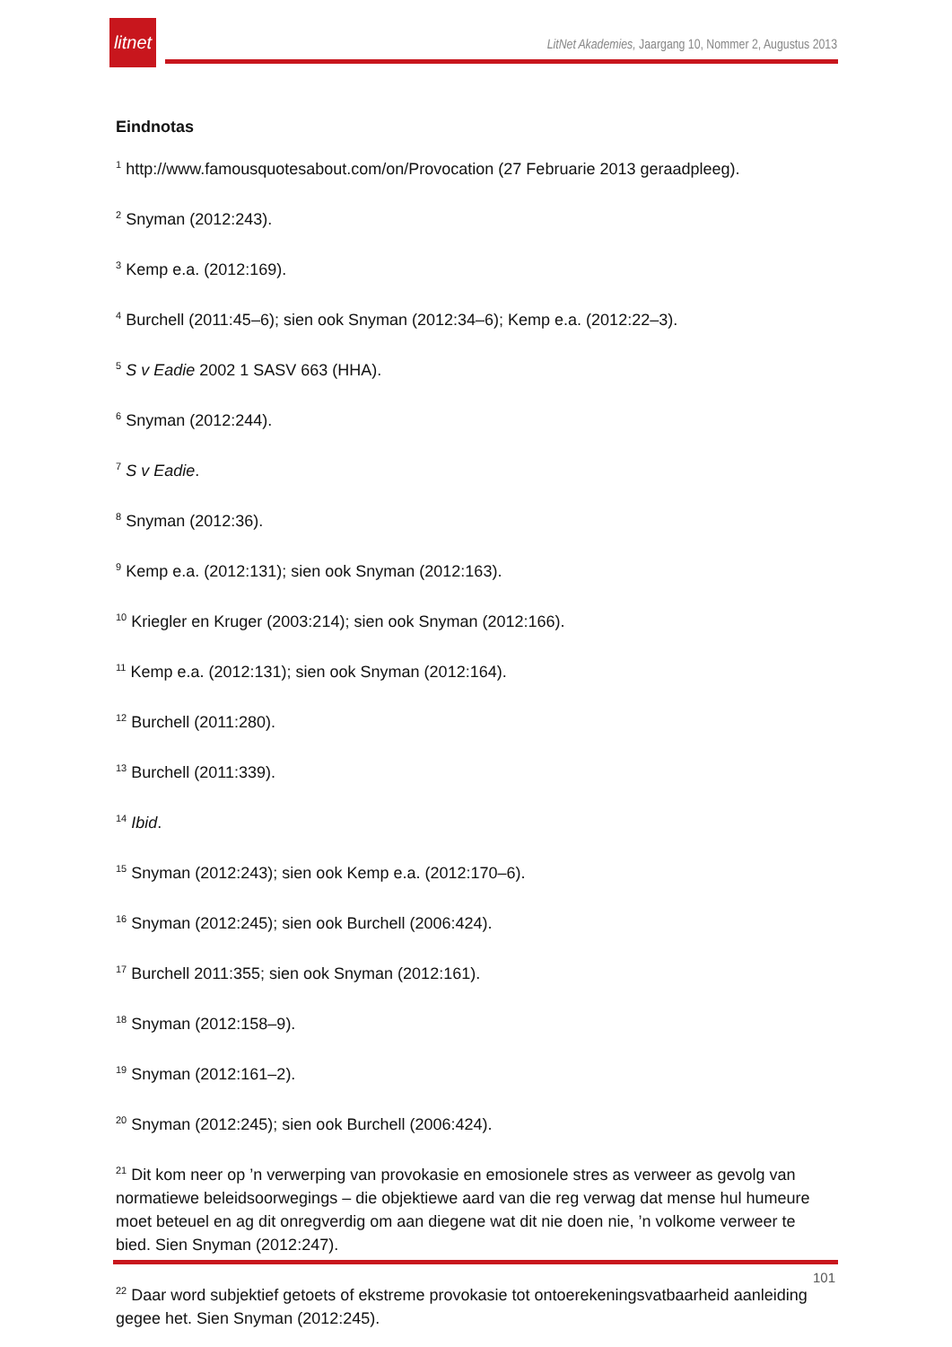litnet
LitNet Akademies, Jaargang 10, Nommer 2, Augustus 2013
Eindnotas
<sup>1</sup> http://www.famousquotesabout.com/on/Provocation (27 Februarie 2013 geraadpleeg).
<sup>2</sup> Snyman (2012:243).
<sup>3</sup> Kemp e.a. (2012:169).
<sup>4</sup> Burchell (2011:45–6); sien ook Snyman (2012:34–6); Kemp e.a. (2012:22–3).
<sup>5</sup> S v Eadie 2002 1 SASV 663 (HHA).
<sup>6</sup> Snyman (2012:244).
<sup>7</sup> S v Eadie.
<sup>8</sup> Snyman (2012:36).
<sup>9</sup> Kemp e.a. (2012:131); sien ook Snyman (2012:163).
<sup>10</sup> Kriegler en Kruger (2003:214); sien ook Snyman (2012:166).
<sup>11</sup> Kemp e.a. (2012:131); sien ook Snyman (2012:164).
<sup>12</sup> Burchell (2011:280).
<sup>13</sup> Burchell (2011:339).
<sup>14</sup> Ibid.
<sup>15</sup> Snyman (2012:243); sien ook Kemp e.a. (2012:170–6).
<sup>16</sup> Snyman (2012:245); sien ook Burchell (2006:424).
<sup>17</sup> Burchell 2011:355; sien ook Snyman (2012:161).
<sup>18</sup> Snyman (2012:158–9).
<sup>19</sup> Snyman (2012:161–2).
<sup>20</sup> Snyman (2012:245); sien ook Burchell (2006:424).
<sup>21</sup> Dit kom neer op ’n verwerping van provokasie en emosionele stres as verweer as gevolg van normatiewe beleidsoorwegings – die objektiewe aard van die reg verwag dat mense hul humeure moet beteuel en ag dit onregverdig om aan diegene wat dit nie doen nie, ’n volkome verweer te bied. Sien Snyman (2012:247).
<sup>22</sup> Daar word subjektief getoets of ekstreme provokasie tot ontoerekeningsvatbaarheid aanleiding gegee het. Sien Snyman (2012:245).
101